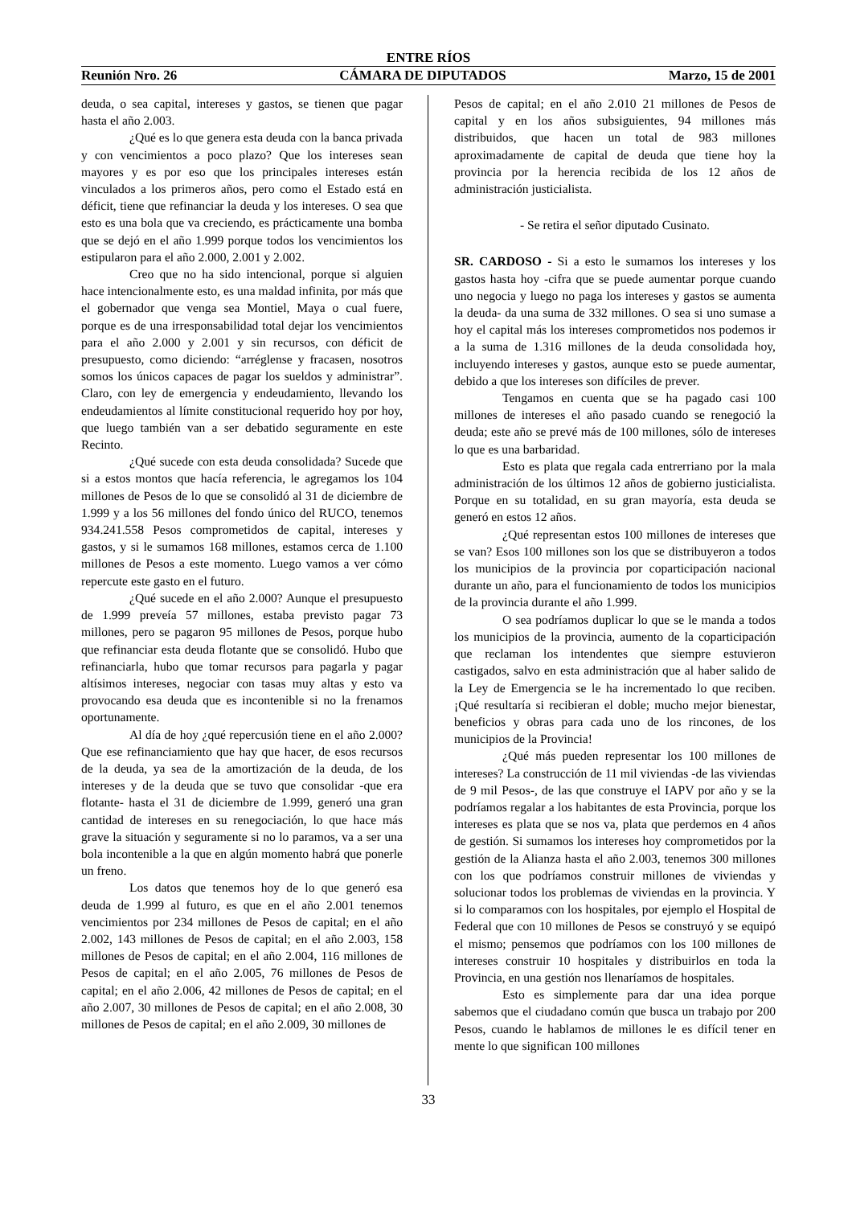ENTRE RÍOS
Reunión Nro. 26 CÁMARA DE DIPUTADOS Marzo, 15 de 2001
deuda, o sea capital, intereses y gastos, se tienen que pagar hasta el año 2.003.
¿Qué es lo que genera esta deuda con la banca privada y con vencimientos a poco plazo? Que los intereses sean mayores y es por eso que los principales intereses están vinculados a los primeros años, pero como el Estado está en déficit, tiene que refinanciar la deuda y los intereses. O sea que esto es una bola que va creciendo, es prácticamente una bomba que se dejó en el año 1.999 porque todos los vencimientos los estipularon para el año 2.000, 2.001 y 2.002.
Creo que no ha sido intencional, porque si alguien hace intencionalmente esto, es una maldad infinita, por más que el gobernador que venga sea Montiel, Maya o cual fuere, porque es de una irresponsabilidad total dejar los vencimientos para el año 2.000 y 2.001 y sin recursos, con déficit de presupuesto, como diciendo: “arréglense y fracasen, nosotros somos los únicos capaces de pagar los sueldos y administrar”. Claro, con ley de emergencia y endeudamiento, llevando los endeudamientos al límite constitucional requerido hoy por hoy, que luego también van a ser debatido seguramente en este Recinto.
¿Qué sucede con esta deuda consolidada? Sucede que si a estos montos que hacía referencia, le agregamos los 104 millones de Pesos de lo que se consolidó al 31 de diciembre de 1.999 y a los 56 millones del fondo único del RUCO, tenemos 934.241.558 Pesos comprometidos de capital, intereses y gastos, y si le sumamos 168 millones, estamos cerca de 1.100 millones de Pesos a este momento. Luego vamos a ver cómo repercute este gasto en el futuro.
¿Qué sucede en el año 2.000? Aunque el presupuesto de 1.999 preveía 57 millones, estaba previsto pagar 73 millones, pero se pagaron 95 millones de Pesos, porque hubo que refinanciar esta deuda flotante que se consolidó. Hubo que refinanciarla, hubo que tomar recursos para pagarla y pagar altísimos intereses, negociar con tasas muy altas y esto va provocando esa deuda que es incontenible si no la frenamos oportunamente.
Al día de hoy ¿qué repercusión tiene en el año 2.000? Que ese refinanciamiento que hay que hacer, de esos recursos de la deuda, ya sea de la amortización de la deuda, de los intereses y de la deuda que se tuvo que consolidar -que era flotante- hasta el 31 de diciembre de 1.999, generó una gran cantidad de intereses en su renegociación, lo que hace más grave la situación y seguramente si no lo paramos, va a ser una bola incontenible a la que en algún momento habrá que ponerle un freno.
Los datos que tenemos hoy de lo que generó esa deuda de 1.999 al futuro, es que en el año 2.001 tenemos vencimientos por 234 millones de Pesos de capital; en el año 2.002, 143 millones de Pesos de capital; en el año 2.003, 158 millones de Pesos de capital; en el año 2.004, 116 millones de Pesos de capital; en el año 2.005, 76 millones de Pesos de capital; en el año 2.006, 42 millones de Pesos de capital; en el año 2.007, 30 millones de Pesos de capital; en el año 2.008, 30 millones de Pesos de capital; en el año 2.009, 30 millones de
Pesos de capital; en el año 2.010 21 millones de Pesos de capital y en los años subsiguientes, 94 millones más distribuidos, que hacen un total de 983 millones aproximadamente de capital de deuda que tiene hoy la provincia por la herencia recibida de los 12 años de administración justicialista.
- Se retira el señor diputado Cusinato.
SR. CARDOSO - Si a esto le sumamos los intereses y los gastos hasta hoy -cifra que se puede aumentar porque cuando uno negocia y luego no paga los intereses y gastos se aumenta la deuda- da una suma de 332 millones. O sea si uno sumase a hoy el capital más los intereses comprometidos nos podemos ir a la suma de 1.316 millones de la deuda consolidada hoy, incluyendo intereses y gastos, aunque esto se puede aumentar, debido a que los intereses son difíciles de prever.
Tengamos en cuenta que se ha pagado casi 100 millones de intereses el año pasado cuando se renegoció la deuda; este año se prevé más de 100 millones, sólo de intereses lo que es una barbaridad.
Esto es plata que regala cada entrerriano por la mala administración de los últimos 12 años de gobierno justicialista. Porque en su totalidad, en su gran mayoría, esta deuda se generó en estos 12 años.
¿Qué representan estos 100 millones de intereses que se van? Esos 100 millones son los que se distribuyeron a todos los municipios de la provincia por coparticipación nacional durante un año, para el funcionamiento de todos los municipios de la provincia durante el año 1.999.
O sea podríamos duplicar lo que se le manda a todos los municipios de la provincia, aumento de la coparticipación que reclaman los intendentes que siempre estuvieron castigados, salvo en esta administración que al haber salido de la Ley de Emergencia se le ha incrementado lo que reciben. ¡Qué resultaría si recibieran el doble; mucho mejor bienestar, beneficios y obras para cada uno de los rincones, de los municipios de la Provincia!
¿Qué más pueden representar los 100 millones de intereses? La construcción de 11 mil viviendas -de las viviendas de 9 mil Pesos-, de las que construye el IAPV por año y se la podríamos regalar a los habitantes de esta Provincia, porque los intereses es plata que se nos va, plata que perdemos en 4 años de gestión. Si sumamos los intereses hoy comprometidos por la gestión de la Alianza hasta el año 2.003, tenemos 300 millones con los que podríamos construir millones de viviendas y solucionar todos los problemas de viviendas en la provincia. Y si lo comparamos con los hospitales, por ejemplo el Hospital de Federal que con 10 millones de Pesos se construyó y se equipó el mismo; pensemos que podríamos con los 100 millones de intereses construir 10 hospitales y distribuirlos en toda la Provincia, en una gestión nos llenaríamos de hospitales.
Esto es simplemente para dar una idea porque sabemos que el ciudadano común que busca un trabajo por 200 Pesos, cuando le hablamos de millones le es difícil tener en mente lo que significan 100 millones
33